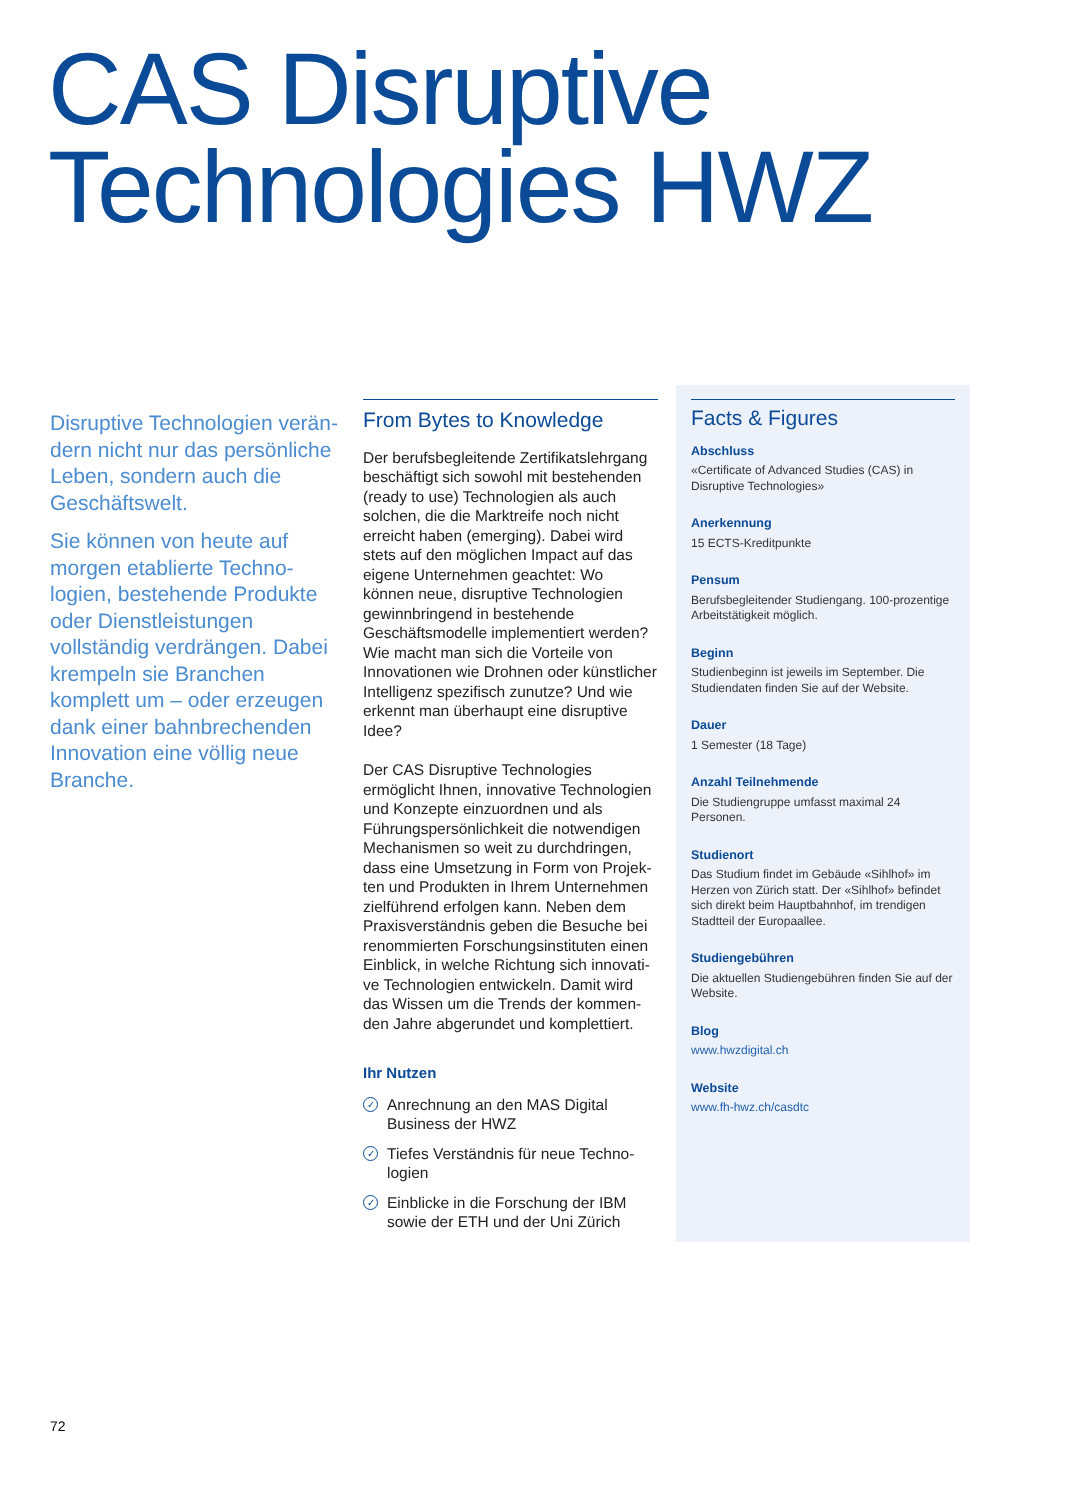CAS Disruptive
Technologies HWZ
Disruptive Technologien verän­dern nicht nur das persönliche Leben, sondern auch die Geschäftswelt.
Sie können von heute auf morgen etablierte Techno­logien, bestehende Produkte oder Dienstleistungen vollständig verdrängen. Dabei krempeln sie Branchen komplett um – oder erzeugen dank einer bahnbrechenden Innovation eine völlig neue Branche.
From Bytes to Knowledge
Der berufsbegleitende Zertifikatslehr­gang beschäftigt sich sowohl mit bestehenden (ready to use) Technologien als auch solchen, die die Marktreife noch nicht erreicht haben (emerging). Dabei wird stets auf den möglichen Impact auf das eigene Unternehmen geachtet: Wo können neue, disruptive Technologien gewinnbringend in bestehende Geschäftsmodelle implemen­tiert werden? Wie macht man sich die Vorteile von Innovationen wie Drohnen oder künstlicher Intelligenz spezifisch zunutze? Und wie erkennt man überhaupt eine disruptive Idee?
Der CAS Disruptive Technologies ermöglicht Ihnen, innovative Technologien und Konzepte einzuordnen und als Führungspersönlichkeit die notwendigen Mechanismen so weit zu durchdringen, dass eine Umsetzung in Form von Projek­ten und Produkten in Ihrem Unternehmen zielführend erfolgen kann. Neben dem Praxisverständnis geben die Besuche bei renommierten Forschungsinstituten einen Einblick, in welche Richtung sich innovati­ve Technologien entwickeln. Damit wird das Wissen um die Trends der kommen­den Jahre abgerundet und komplettiert.
Ihr Nutzen
✓ Anrechnung an den MAS Digital Business der HWZ
✓ Tiefes Verständnis für neue Techno­logien
✓ Einblicke in die Forschung der IBM sowie der ETH und der Uni Zürich
Facts & Figures
Abschluss
«Certificate of Advanced Studies (CAS) in Disruptive Technologies»
Anerkennung
15 ECTS-Kreditpunkte
Pensum
Berufsbegleitender Studiengang. 100-prozentige Arbeitstätigkeit möglich.
Beginn
Studienbeginn ist jeweils im September. Die Studiendaten finden Sie auf der Website.
Dauer
1 Semester (18 Tage)
Anzahl Teilnehmende
Die Studiengruppe umfasst maximal 24 Personen.
Studienort
Das Studium findet im Gebäude «Sihlhof» im Herzen von Zürich statt. Der «Sihlhof» befindet sich direkt beim Hauptbahnhof, im trendigen Stadtteil der Europaallee.
Studiengebühren
Die aktuellen Studiengebühren finden Sie auf der Website.
Blog
www.hwzdigital.ch
Website
www.fh-hwz.ch/casdtc
72